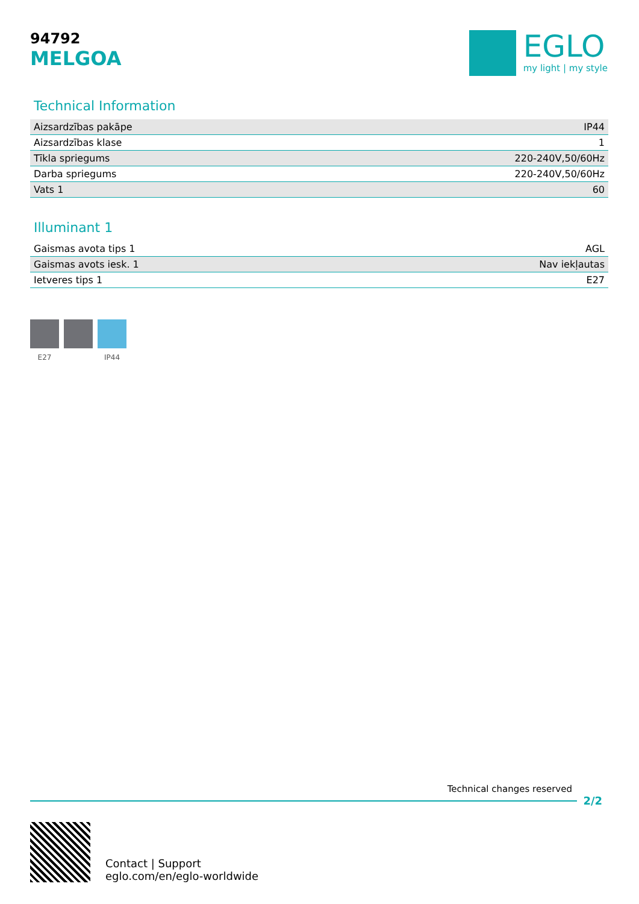94792
MELGOA
EGLO
my light | my style
Technical Information
| Aizsardzības pakāpe | IP44 |
| Aizsardzības klase | 1 |
| Tīkla spriegums | 220-240V,50/60Hz |
| Darba spriegums | 220-240V,50/60Hz |
| Vats 1 | 60 |
Illuminant 1
| Gaismas avota tips 1 | AGL |
| Gaismas avots iesk. 1 | Nav iekļautas |
| Ietveres tips 1 | E27 |
E27 IP44
Technical changes reserved
2/2
Contact | Support
eglo.com/en/eglo-worldwide